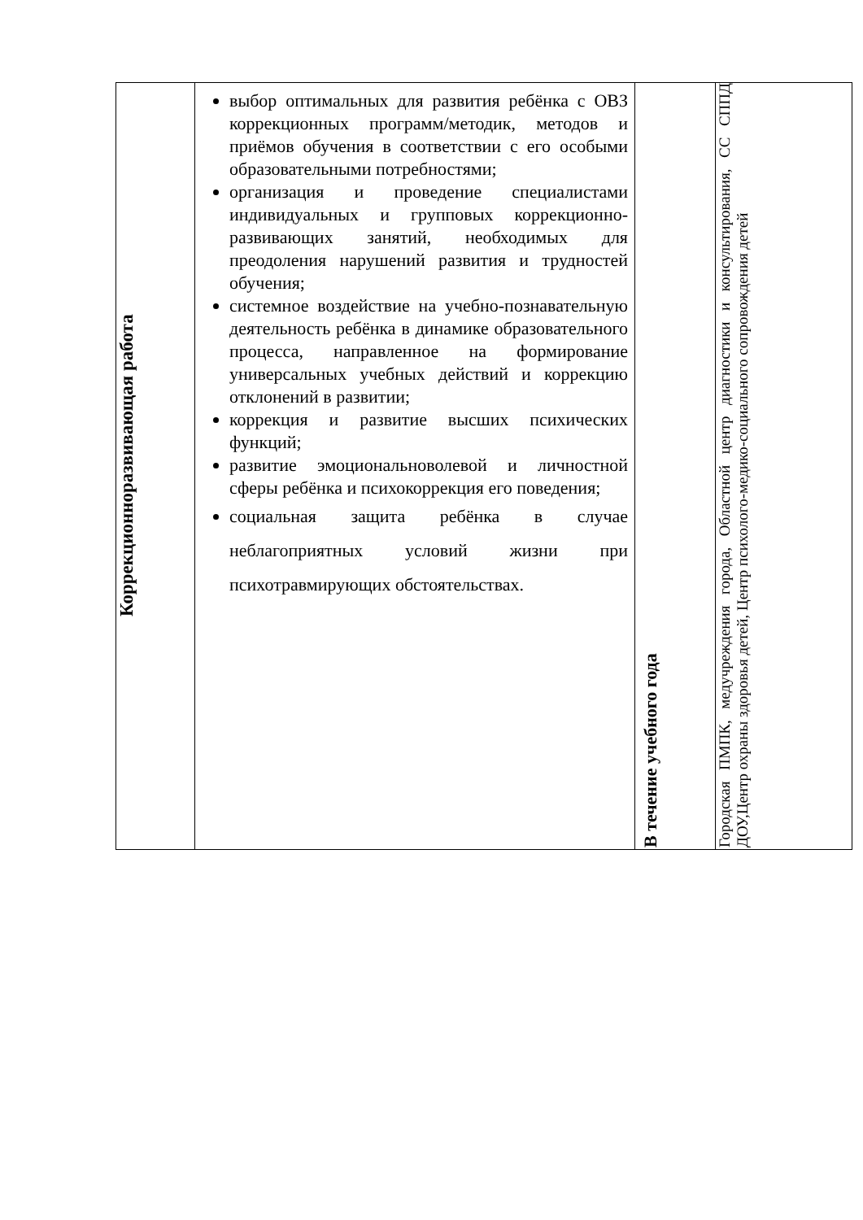| Коррекционноразвивающая работа | выбор оптимальных для развития ребёнка с ОВЗ коррекционных программ/методик, методов и приёмов обучения в соответствии с его особыми образовательными потребностями; организация и проведение специалистами индивидуальных и групповых коррекционно-развивающих занятий, необходимых для преодоления нарушений развития и трудностей обучения; системное воздействие на учебно-познавательную деятельность ребёнка в динамике образовательного процесса, направленное на формирование универсальных учебных действий и коррекцию отклонений в развитии; коррекция и развитие высших психических функций; развитие эмоциональноволевой и личностной сферы ребёнка и психокоррекция его поведения; социальная защита ребёнка в случае неблагоприятных условий жизни при психотравмирующих обстоятельствах. | В течение учебного года | Городская ПМПК, медучреждения города, Областной центр диагностики и консультирования, СС СППД ДОУ,Центр охраны здоровья детей, Центр психолого-медико-социального сопровождения детей |